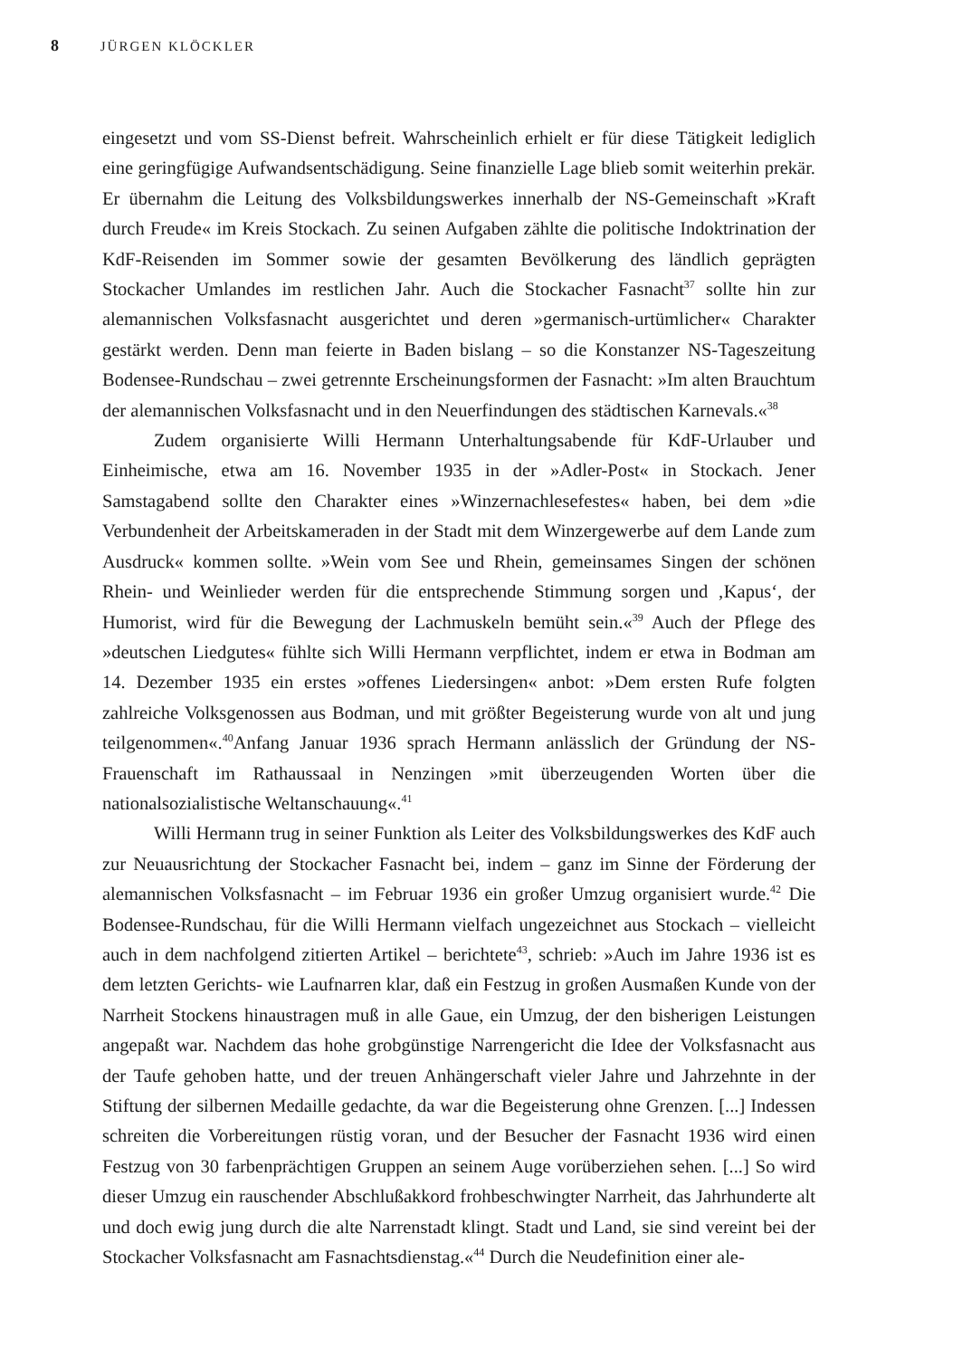8 JÜRGEN KLÖCKLER
eingesetzt und vom SS-Dienst befreit. Wahrscheinlich erhielt er für diese Tätigkeit lediglich eine geringfügige Aufwandsentschädigung. Seine finanzielle Lage blieb somit weiterhin prekär. Er übernahm die Leitung des Volksbildungswerkes innerhalb der NS-Gemeinschaft »Kraft durch Freude« im Kreis Stockach. Zu seinen Aufgaben zählte die politische Indoktrination der KdF-Reisenden im Sommer sowie der gesamten Bevölkerung des ländlich geprägten Stockacher Umlandes im restlichen Jahr. Auch die Stockacher Fasnacht<sup>37</sup> sollte hin zur alemannischen Volksfasnacht ausgerichtet und deren »germanisch-urtümlicher« Charakter gestärkt werden. Denn man feierte in Baden bislang – so die Konstanzer NS-Tageszeitung Bodensee-Rundschau – zwei getrennte Erscheinungsformen der Fasnacht: »Im alten Brauchtum der alemannischen Volksfasnacht und in den Neuerfindungen des städtischen Karnevals.«<sup>38</sup>
Zudem organisierte Willi Hermann Unterhaltungsabende für KdF-Urlauber und Einheimische, etwa am 16. November 1935 in der »Adler-Post« in Stockach. Jener Samstagabend sollte den Charakter eines »Winzernachlesefestes« haben, bei dem »die Verbundenheit der Arbeitskameraden in der Stadt mit dem Winzergewerbe auf dem Lande zum Ausdruck« kommen sollte. »Wein vom See und Rhein, gemeinsames Singen der schönen Rhein- und Weinlieder werden für die entsprechende Stimmung sorgen und ‚Kapus‘, der Humorist, wird für die Bewegung der Lachmuskeln bemüht sein.«<sup>39</sup> Auch der Pflege des »deutschen Liedgutes« fühlte sich Willi Hermann verpflichtet, indem er etwa in Bodman am 14. Dezember 1935 ein erstes »offenes Liedersingen« anbot: »Dem ersten Rufe folgten zahlreiche Volksgenossen aus Bodman, und mit größter Begeisterung wurde von alt und jung teilgenommen«.<sup>40</sup>Anfang Januar 1936 sprach Hermann anlässlich der Gründung der NS-Frauenschaft im Rathaussaal in Nenzingen »mit überzeugenden Worten über die nationalsozialistische Weltanschauung«.<sup>41</sup>
Willi Hermann trug in seiner Funktion als Leiter des Volksbildungswerkes des KdF auch zur Neuausrichtung der Stockacher Fasnacht bei, indem – ganz im Sinne der Förderung der alemannischen Volksfasnacht – im Februar 1936 ein großer Umzug organisiert wurde.<sup>42</sup> Die Bodensee-Rundschau, für die Willi Hermann vielfach ungezeichnet aus Stockach – vielleicht auch in dem nachfolgend zitierten Artikel – berichtete<sup>43</sup>, schrieb: »Auch im Jahre 1936 ist es dem letzten Gerichts- wie Laufnarren klar, daß ein Festzug in großen Ausmaßen Kunde von der Narrheit Stockens hinaustragen muß in alle Gaue, ein Umzug, der den bisherigen Leistungen angepaßt war. Nachdem das hohe grobgünstige Narrengericht die Idee der Volksfasnacht aus der Taufe gehoben hatte, und der treuen Anhängerschaft vieler Jahre und Jahrzehnte in der Stiftung der silbernen Medaille gedachte, da war die Begeisterung ohne Grenzen. [...] Indessen schreiten die Vorbereitungen rüstig voran, und der Besucher der Fasnacht 1936 wird einen Festzug von 30 farbenprächtigen Gruppen an seinem Auge vorüberziehen sehen. [...] So wird dieser Umzug ein rauschender Abschlußakkord frohbeschwingter Narrheit, das Jahrhunderte alt und doch ewig jung durch die alte Narrenstadt klingt. Stadt und Land, sie sind vereint bei der Stockacher Volksfasnacht am Fasnachtsdienstag.«<sup>44</sup> Durch die Neudefinition einer ale-